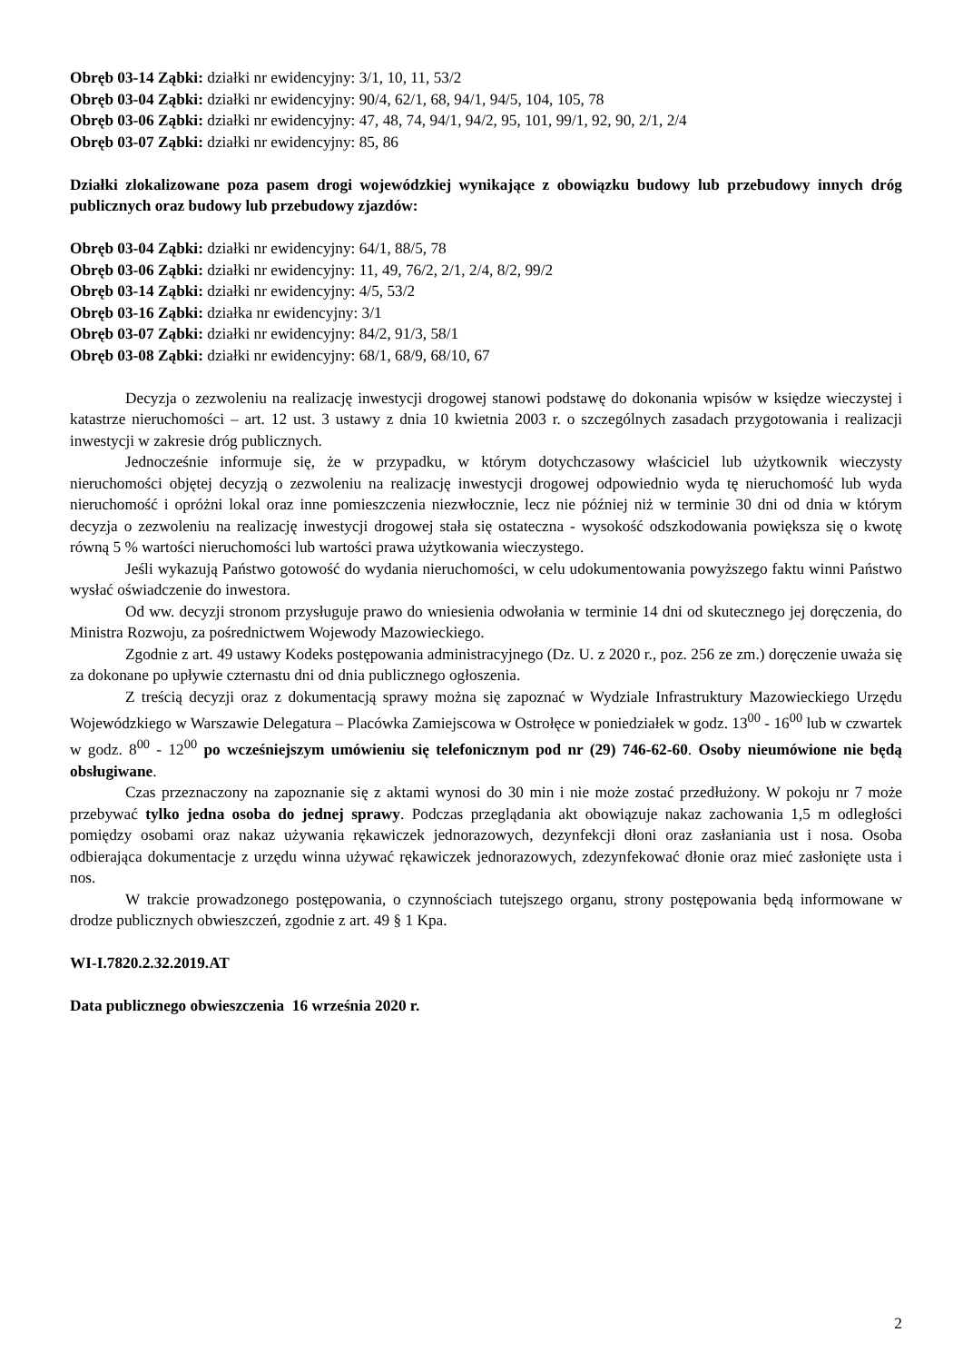Obręb 03-14 Ząbki: działki nr ewidencyjny: 3/1, 10, 11, 53/2
Obręb 03-04 Ząbki: działki nr ewidencyjny: 90/4, 62/1, 68, 94/1, 94/5, 104, 105, 78
Obręb 03-06 Ząbki: działki nr ewidencyjny: 47, 48, 74, 94/1, 94/2, 95, 101, 99/1, 92, 90, 2/1, 2/4
Obręb 03-07 Ząbki: działki nr ewidencyjny: 85, 86
Działki zlokalizowane poza pasem drogi wojewódzkiej wynikające z obowiązku budowy lub przebudowy innych dróg publicznych oraz budowy lub przebudowy zjazdów:
Obręb 03-04 Ząbki: działki nr ewidencyjny: 64/1, 88/5, 78
Obręb 03-06 Ząbki: działki nr ewidencyjny: 11, 49, 76/2, 2/1, 2/4, 8/2, 99/2
Obręb 03-14 Ząbki: działki nr ewidencyjny: 4/5, 53/2
Obręb 03-16 Ząbki: działka nr ewidencyjny: 3/1
Obręb 03-07 Ząbki: działki nr ewidencyjny: 84/2, 91/3, 58/1
Obręb 03-08 Ząbki: działki nr ewidencyjny: 68/1, 68/9, 68/10, 67
Decyzja o zezwoleniu na realizację inwestycji drogowej stanowi podstawę do dokonania wpisów w księdze wieczystej i katastrze nieruchomości – art. 12 ust. 3 ustawy z dnia 10 kwietnia 2003 r. o szczególnych zasadach przygotowania i realizacji inwestycji w zakresie dróg publicznych.
Jednocześnie informuje się, że w przypadku, w którym dotychczasowy właściciel lub użytkownik wieczysty nieruchomości objętej decyzją o zezwoleniu na realizację inwestycji drogowej odpowiednio wyda tę nieruchomość lub wyda nieruchomość i opróżni lokal oraz inne pomieszczenia niezwłocznie, lecz nie później niż w terminie 30 dni od dnia w którym decyzja o zezwoleniu na realizację inwestycji drogowej stała się ostateczna - wysokość odszkodowania powiększa się o kwotę równą 5 % wartości nieruchomości lub wartości prawa użytkowania wieczystego.
Jeśli wykazują Państwo gotowość do wydania nieruchomości, w celu udokumentowania powyższego faktu winni Państwo wysłać oświadczenie do inwestora.
Od ww. decyzji stronom przysługuje prawo do wniesienia odwołania w terminie 14 dni od skutecznego jej doręczenia, do Ministra Rozwoju, za pośrednictwem Wojewody Mazowieckiego.
Zgodnie z art. 49 ustawy Kodeks postępowania administracyjnego (Dz. U. z 2020 r., poz. 256 ze zm.) doręczenie uważa się za dokonane po upływie czternastu dni od dnia publicznego ogłoszenia.
Z treścią decyzji oraz z dokumentacją sprawy można się zapoznać w Wydziale Infrastruktury Mazowieckiego Urzędu Wojewódzkiego w Warszawie Delegatura – Placówka Zamiejscowa w Ostrołęce w poniedziałek w godz. 13<sup>00</sup> - 16<sup>00</sup> lub w czwartek w godz. 8<sup>00</sup> - 12<sup>00</sup> po wcześniejszym umówieniu się telefonicznym pod nr (29) 746-62-60. Osoby nieumówione nie będą obsługiwane.
Czas przeznaczony na zapoznanie się z aktami wynosi do 30 min i nie może zostać przedłużony. W pokoju nr 7 może przebywać tylko jedna osoba do jednej sprawy. Podczas przeglądania akt obowiązuje nakaz zachowania 1,5 m odległości pomiędzy osobami oraz nakaz używania rękawiczek jednorazowych, dezynfekcji dłoni oraz zasłaniania ust i nosa. Osoba odbierająca dokumentacje z urzędu winna używać rękawiczek jednorazowych, zdezynfekować dłonie oraz mieć zasłonięte usta i nos.
W trakcie prowadzonego postępowania, o czynnościach tutejszego organu, strony postępowania będą informowane w drodze publicznych obwieszczeń, zgodnie z art. 49 § 1 Kpa.
WI-I.7820.2.32.2019.AT
Data publicznego obwieszczenia 16 września 2020 r.
2